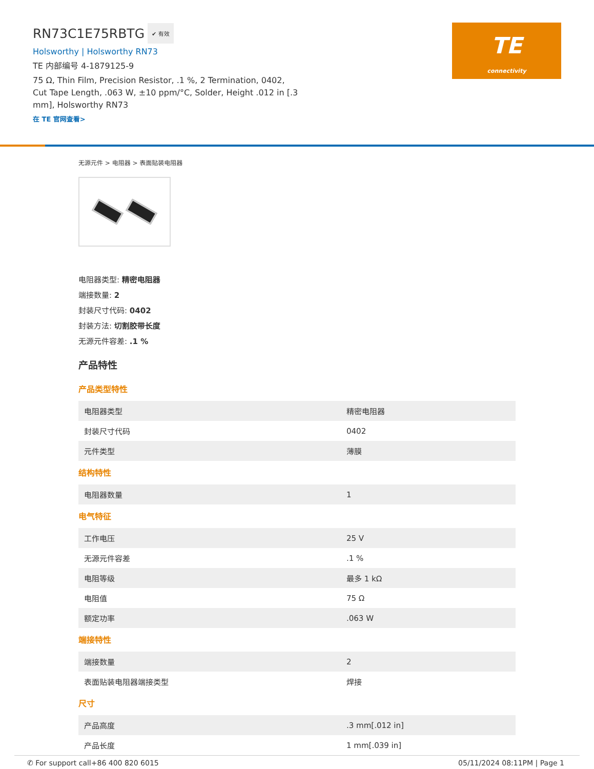RN73C1E75RBTG
✔ 有效
Holsworthy | Holsworthy RN73
TE 内部编号 4-1879125-9
75 Ω, Thin Film, Precision Resistor, .1 %, 2 Termination, 0402, Cut Tape Length, .063 W, ±10 ppm/°C, Solder, Height .012 in [.3 mm], Holsworthy RN73
在 TE 官网查看>
TE
connectivity
无源元件 > 电阻器 > 表面贴装电阻器
电阻器类型: 精密电阻器
端接数量: 2
封装尺寸代码: 0402
封装方法: 切割胶带长度
无源元件容差: .1 %
产品特性
产品类型特性
| 电阻器类型 | 精密电阻器 |
| 封装尺寸代码 | 0402 |
| 元件类型 | 薄膜 |
结构特性
| 电阻器数量 | 1 |
电气特征
| 工作电压 | 25 V |
| 无源元件容差 | .1 % |
| 电阻等级 | 最多 1 kΩ |
| 电阻值 | 75 Ω |
| 额定功率 | .063 W |
端接特性
| 端接数量 | 2 |
| 表面贴装电阻器端接类型 | 焊接 |
尺寸
| 产品高度 | .3 mm[.012 in] |
| 产品长度 | 1 mm[.039 in] |
✆ For support call+86 400 820 6015 05/11/2024 08:11PM | Page 1